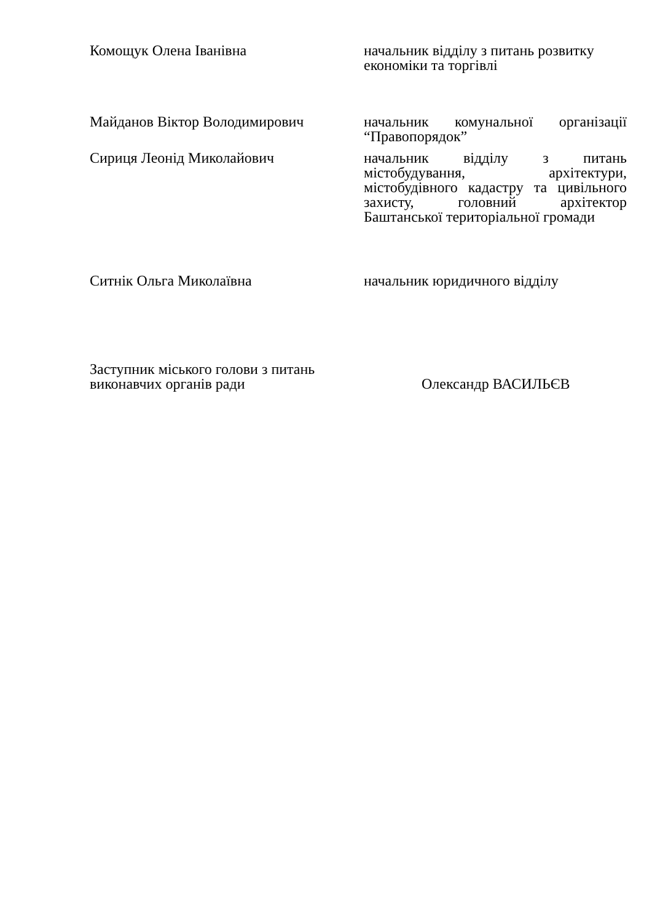Комощук Олена Іванівна начальник відділу з питань розвитку економіки та торгівлі
Майданов Віктор Володимирович начальник комунальної організації “Правопорядок”
Сириця Леонід Миколайович начальник відділу з питань містобудування, архітектури, містобудівного кадастру та цивільного захисту, головний архітектор Баштанської територіальної громади
Ситнік Ольга Миколаївна начальник юридичного відділу
Заступник міського голови з питань
виконавчих органів ради
Олександр ВАСИЛЬЄВ